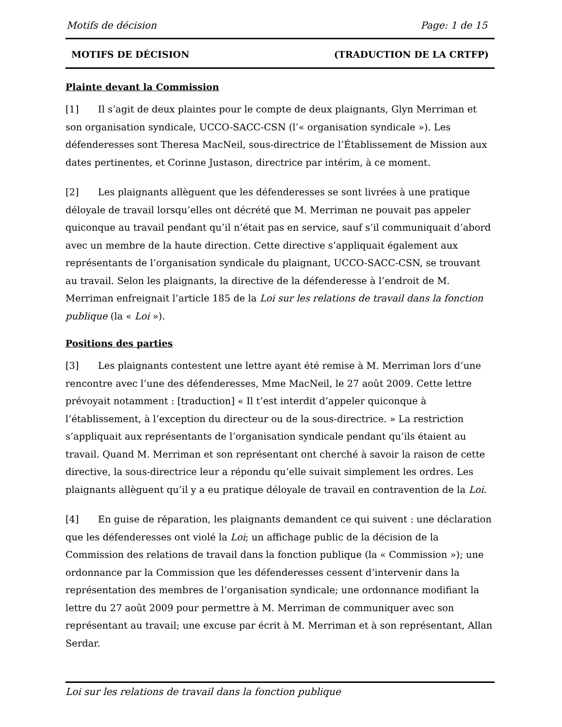Motifs de décision Page: 1 de 15
MOTIFS DE DÉCISION (TRADUCTION DE LA CRTFP)
Plainte devant la Commission
[1] Il s’agit de deux plaintes pour le compte de deux plaignants, Glyn Merriman et son organisation syndicale, UCCO-SACC-CSN (l’« organisation syndicale »). Les défenderesses sont Theresa MacNeil, sous-directrice de l’Établissement de Mission aux dates pertinentes, et Corinne Justason, directrice par intérim, à ce moment.
[2] Les plaignants allèguent que les défenderesses se sont livrées à une pratique déloyale de travail lorsqu’elles ont décrété que M. Merriman ne pouvait pas appeler quiconque au travail pendant qu’il n’était pas en service, sauf s’il communiquait d’abord avec un membre de la haute direction. Cette directive s’appliquait également aux représentants de l’organisation syndicale du plaignant, UCCO-SACC-CSN, se trouvant au travail. Selon les plaignants, la directive de la défenderesse à l’endroit de M. Merriman enfreignait l’article 185 de la Loi sur les relations de travail dans la fonction publique (la « Loi »).
Positions des parties
[3] Les plaignants contestent une lettre ayant été remise à M. Merriman lors d’une rencontre avec l’une des défenderesses, Mme MacNeil, le 27 août 2009. Cette lettre prévoyait notamment : [traduction] « Il t’est interdit d’appeler quiconque à l’établissement, à l’exception du directeur ou de la sous-directrice. » La restriction s’appliquait aux représentants de l’organisation syndicale pendant qu’ils étaient au travail. Quand M. Merriman et son représentant ont cherché à savoir la raison de cette directive, la sous-directrice leur a répondu qu’elle suivait simplement les ordres. Les plaignants allèguent qu’il y a eu pratique déloyale de travail en contravention de la Loi.
[4] En guise de réparation, les plaignants demandent ce qui suivent : une déclaration que les défenderesses ont violé la Loi; un affichage public de la décision de la Commission des relations de travail dans la fonction publique (la « Commission »); une ordonnance par la Commission que les défenderesses cessent d’intervenir dans la représentation des membres de l’organisation syndicale; une ordonnance modifiant la lettre du 27 août 2009 pour permettre à M. Merriman de communiquer avec son représentant au travail; une excuse par écrit à M. Merriman et à son représentant, Allan Serdar.
Loi sur les relations de travail dans la fonction publique